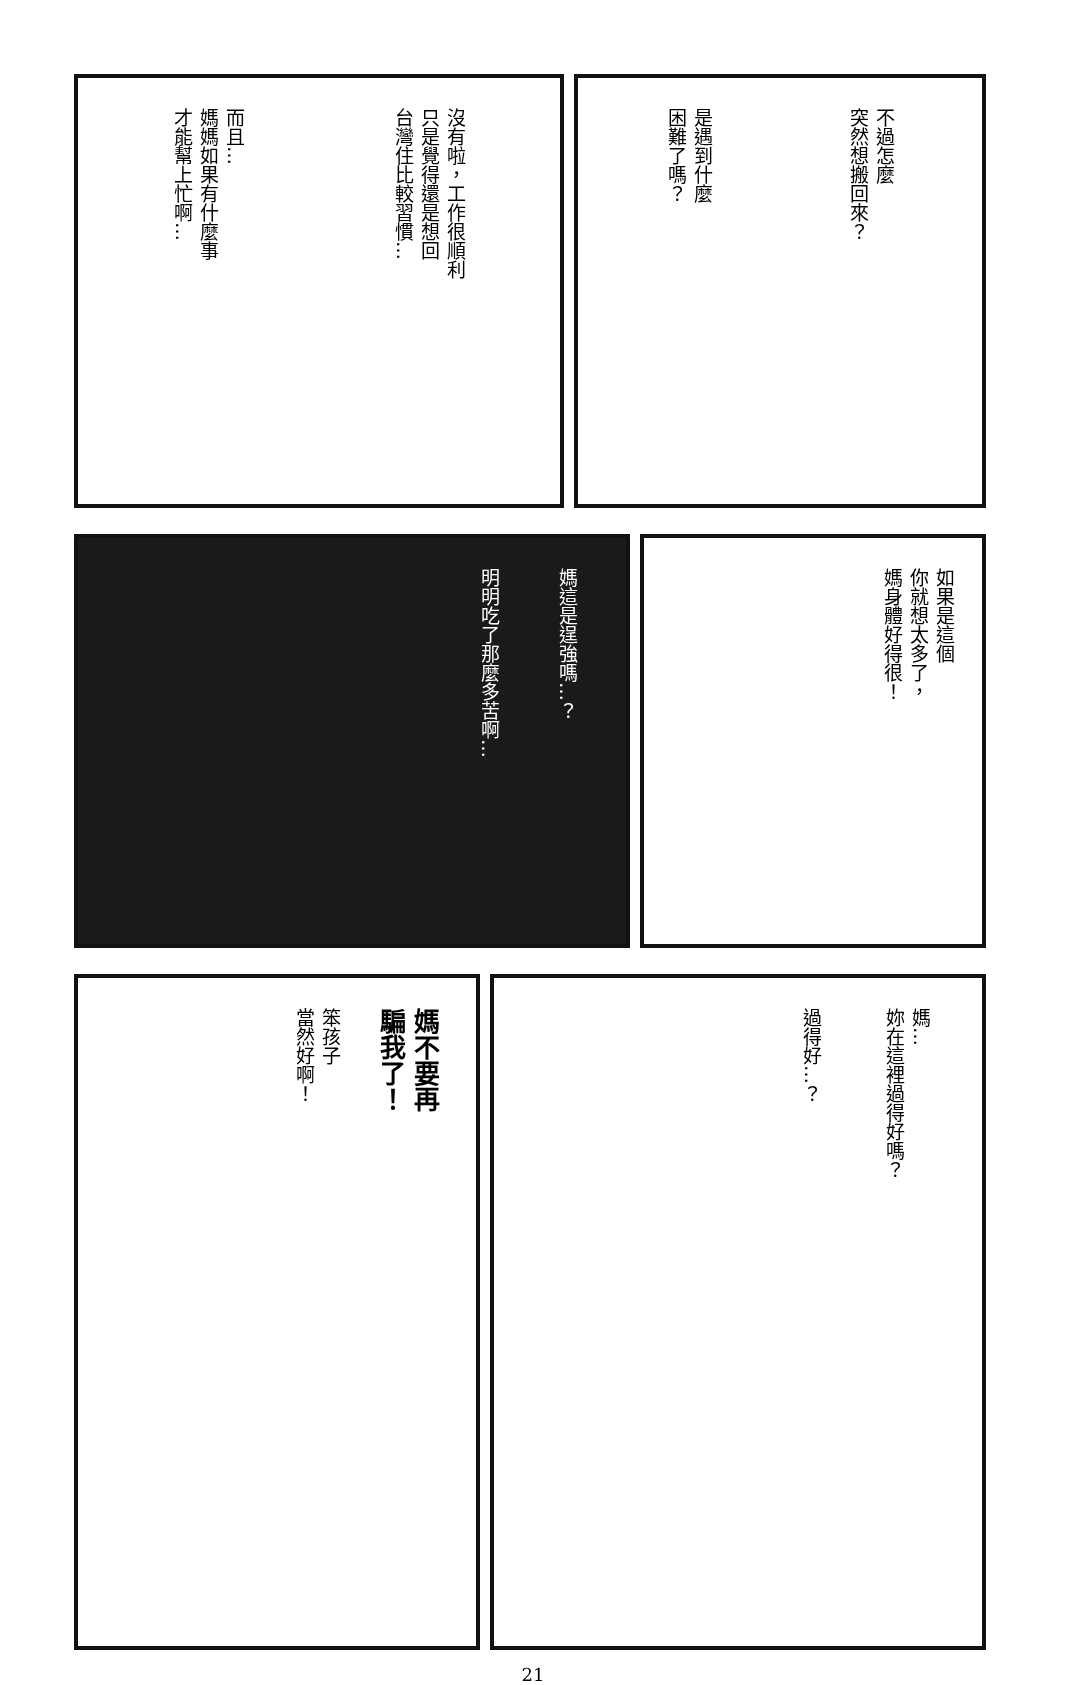沒有啦，工作很順利
只是覺得還是想回
台灣住比較習慣…
而且…
媽媽如果有什麼事
才能幫上忙啊…
不過怎麼
突然想搬回來？
是遇到什麼
困難了嗎？
媽這是逞強嗎…？
明明吃了那麼多苦啊…
如果是這個
你就想太多了，
媽身體好得很！
媽不要再
騙我了！
笨孩子
當然好啊！
媽…
妳在這裡過得好嗎？
過得好…？
21